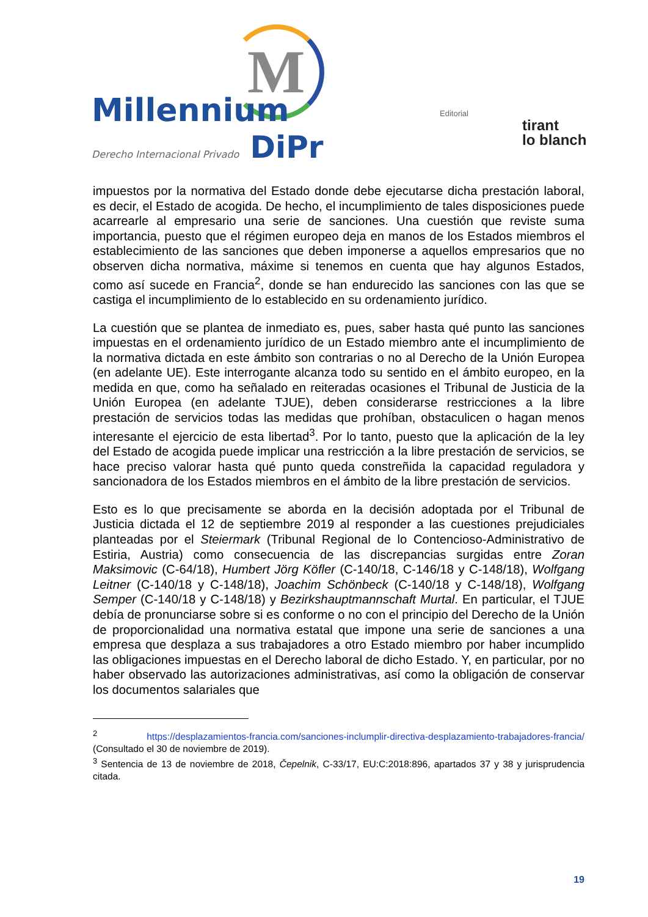M
Millennium
Derecho Internacional Privado DiPr
Editorial
tirant
lo blanch
impuestos por la normativa del Estado donde debe ejecutarse dicha prestación laboral, es decir, el Estado de acogida. De hecho, el incumplimiento de tales disposiciones puede acarrearle al empresario una serie de sanciones. Una cuestión que reviste suma importancia, puesto que el régimen europeo deja en manos de los Estados miembros el establecimiento de las sanciones que deben imponerse a aquellos empresarios que no observen dicha normativa, máxime si tenemos en cuenta que hay algunos Estados, como así sucede en Francia<sup>2</sup>, donde se han endurecido las sanciones con las que se castiga el incumplimiento de lo establecido en su ordenamiento jurídico.
La cuestión que se plantea de inmediato es, pues, saber hasta qué punto las sanciones impuestas en el ordenamiento jurídico de un Estado miembro ante el incumplimiento de la normativa dictada en este ámbito son contrarias o no al Derecho de la Unión Europea (en adelante UE). Este interrogante alcanza todo su sentido en el ámbito europeo, en la medida en que, como ha señalado en reiteradas ocasiones el Tribunal de Justicia de la Unión Europea (en adelante TJUE), deben considerarse restricciones a la libre prestación de servicios todas las medidas que prohíban, obstaculicen o hagan menos interesante el ejercicio de esta libertad<sup>3</sup>. Por lo tanto, puesto que la aplicación de la ley del Estado de acogida puede implicar una restricción a la libre prestación de servicios, se hace preciso valorar hasta qué punto queda constreñida la capacidad reguladora y sancionadora de los Estados miembros en el ámbito de la libre prestación de servicios.
Esto es lo que precisamente se aborda en la decisión adoptada por el Tribunal de Justicia dictada el 12 de septiembre 2019 al responder a las cuestiones prejudiciales planteadas por el Steiermark (Tribunal Regional de lo Contencioso-Administrativo de Estiria, Austria) como consecuencia de las discrepancias surgidas entre Zoran Maksimovic (C‑64/18), Humbert Jörg Köfler (C‑140/18, C‑146/18 y C‑148/18), Wolfgang Leitner (C‑140/18 y C‑148/18), Joachim Schönbeck (C‑140/18 y C‑148/18), Wolfgang Semper (C‑140/18 y C‑148/18) y Bezirkshauptmannschaft Murtal. En particular, el TJUE debía de pronunciarse sobre si es conforme o no con el principio del Derecho de la Unión de proporcionalidad una normativa estatal que impone una serie de sanciones a una empresa que desplaza a sus trabajadores a otro Estado miembro por haber incumplido las obligaciones impuestas en el Derecho laboral de dicho Estado. Y, en particular, por no haber observado las autorizaciones administrativas, así como la obligación de conservar los documentos salariales que
<sup>2</sup> https://desplazamientos-francia.com/sanciones-inclumplir-directiva-desplazamiento-trabajadores-francia/ (Consultado el 30 de noviembre de 2019).
<sup>3</sup> Sentencia de 13 de noviembre de 2018, Čepelnik, C-33/17, EU:C:2018:896, apartados 37 y 38 y jurisprudencia citada.
19